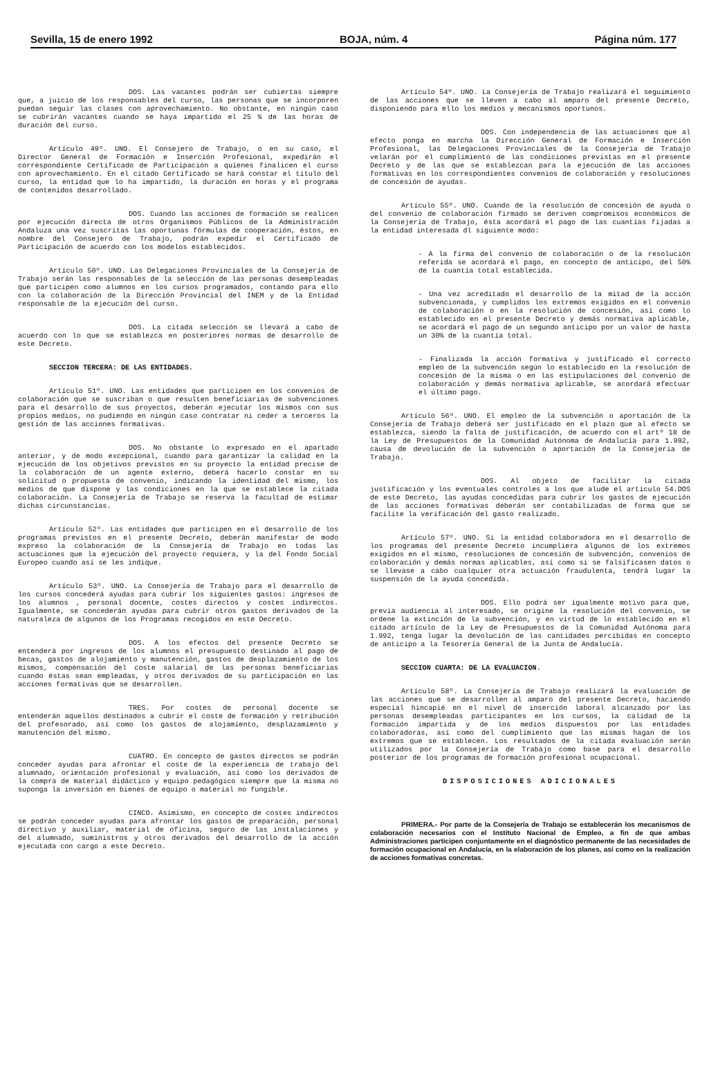Sevilla, 15 de enero 1992 BOJA, núm. 4 Página núm. 177
DOS. Las vacantes podrán ser cubiertas siempre que, a juicio de los responsables del curso, las personas que se incorporen puedan seguir las clases con aprovechamiento. No obstante, en ningún caso se cubrirán vacantes cuando se haya impartido el 25 % de las horas de duración del curso.
Artículo 49º. UNO. El Consejero de Trabajo, o en su caso, el Director General de Formación e Inserción Profesional, expedirán el correspondiente Certificado de Participación a quienes finalicen el curso con aprovechamiento. En el citado Certificado se hará constar el título del curso, la entidad que lo ha impartido, la duración en horas y el programa de contenidos desarrollado.
DOS. Cuando las acciones de formación se realicen por ejecución directa de otros Organismos Públicos de la Administración Andaluza una vez suscritas las oportunas fórmulas de cooperación, éstos, en nombre del Consejero de Trabajo, podrán expedir el Certificado de Participación de acuerdo con los modelos establecidos.
Artículo 50º. UNO. Las Delegaciones Provinciales de la Consejería de Trabajo serán las responsables de la selección de las personas desempleadas que participen como alumnos en los cursos programados, contando para ello con la colaboración de la Dirección Provincial del INEM y de la Entidad responsable de la ejecución del curso.
DOS. La citada selección se llevará a cabo de acuerdo con lo que se establezca en posteriores normas de desarrollo de este Decreto.
SECCION TERCERA: DE LAS ENTIDADES.
Artículo 51º. UNO. Las entidades que participen en los convenios de colaboración que se suscriban o que resulten beneficiarias de subvenciones para el desarrollo de sus proyectos, deberán ejecutar los mismos con sus propios medios, no pudiendo en ningún caso contratar ni ceder a terceros la gestión de las acciones formativas.
DOS. No obstante lo expresado en el apartado anterior, y de modo excepcional, cuando para garantizar la calidad en la ejecución de los objetivos previstos en su proyecto la entidad precise de la colaboración de un agente externo, deberá hacerlo constar en su solicitud o propuesta de convenio, indicando la identidad del mismo, los medios de que dispone y las condiciones en la que se establece la citada colaboración. La Consejería de Trabajo se reserva la facultad de estimar dichas circunstancias.
Artículo 52º. Las entidades que participen en el desarrollo de los programas previstos en el presente Decreto, deberán manifestar de modo expreso la colaboración de la Consejería de Trabajo en todas las actuaciones que la ejecución del proyecto requiera, y la del Fondo Social Europeo cuando así se les indique.
Artículo 53º. UNO. La Consejería de Trabajo para el desarrollo de los cursos concederá ayudas para cubrir los siguientes gastos: ingresos de los alumnos , personal docente, costes directos y costes indirectos. Igualmente, se concederán ayudas para cubrir otros gastos derivados de la naturaleza de algunos de los Programas recogidos en este Decreto.
DOS. A los efectos del presente Decreto se entenderá por ingresos de los alumnos el presupuesto destinado al pago de becas, gastos de alojamiento y manutención, gastos de desplazamiento de los mismos, compensación del coste salarial de las personas beneficiarias cuando éstas sean empleadas, y otros derivados de su participación en las acciones formativas que se desarrollen.
TRES. Por costes de personal docente se entenderán aquellos destinados a cubrir el coste de formación y retribución del profesorado, así como los gastos de alojamiento, desplazamiento y manutención del mismo.
CUATRO. En concepto de gastos directos se podrán conceder ayudas para afrontar el coste de la experiencia de trabajo del alumnado, orientación profesional y evaluación, así como los derivados de la compra de material didáctico y equipo pedagógico siempre que la misma no suponga la inversión en bienes de equipo o material no fungible.
CINCO. Asimismo, en concepto de costes indirectos se podrán conceder ayudas para afrontar los gastos de preparación, personal directivo y auxiliar, material de oficina, seguro de las instalaciones y del alumnado, suministros y otros derivados del desarrollo de la acción ejecutada con cargo a este Decreto.
Artículo 54º. UNO. La Consejería de Trabajo realizará el seguimiento de las acciones que se lleven a cabo al amparo del presente Decreto, disponiendo para ello los medios y mecanismos oportunos.
DOS. Con independencia de las actuaciones que al efecto ponga en marcha la Dirección General de Formación e Inserción Profesional, las Delegaciones Provinciales de la Consejería de Trabajo velarán por el cumplimiento de las condiciones previstas en el presente Decreto y de las que se establezcan para la ejecución de las acciones formativas en los correspondientes convenios de colaboración y resoluciones de concesión de ayudas.
Artículo 55º. UNO. Cuando de la resolución de concesión de ayuda o del convenio de colaboración firmado se deriven compromisos económicos de la Consejería de Trabajo, ésta acordará el pago de las cuantías fijadas a la entidad interesada dl siguiente modo:
- A la firma del convenio de colaboración o de la resolución referida se acordará el pago, en concepto de anticipo, del 50% de la cuantía total establecida.
- Una vez acreditado el desarrollo de la mitad de la acción subvencionada, y cumplidos los extremos exigidos en el convenio de colaboración o en la resolución de concesión, así como lo establecido en el presente Decreto y demás normativa aplicable, se acordará el pago de un segundo anticipo por un valor de hasta un 30% de la cuantía total.
- Finalizada la acción formativa y justificado el correcto empleo de la subvención según lo establecido en la resolución de concesión de la misma o en las estipulaciones del convenio de colaboración y demás normativa aplicable, se acordará efectuar el último pago.
Artículo 56º. UNO. El empleo de la subvención o aportación de la Consejería de Trabajo deberá ser justificado en el plazo que al efecto se establezca, siendo la falta de justificación, de acuerdo con el artº 18 de la Ley de Presupuestos de la Comunidad Autónoma de Andalucía para 1.992, causa de devolución de la subvención o aportación de la Consejería de Trabajo.
DOS. Al objeto de facilitar la citada justificación y los eventuales controles a los que alude el artículo 54.DOS de este Decreto, las ayudas concedidas para cubrir los gastos de ejecución de las acciones formativas deberán ser contabilizadas de forma que se facilite la verificación del gasto realizado.
Artículo 57º. UNO. Si la entidad colaboradora en el desarrollo de los programas del presente Decreto incumpliera algunos de los extremos exigidos en el mismo, resoluciones de concesión de subvención, convenios de colaboración y demás normas aplicables, así como si se falsificasen datos o se llevase a cabo cualquier otra actuación fraudulenta, tendrá lugar la suspensión de la ayuda concedida.
DOS. Ello podrá ser igualmente motivo para que, previa audiencia al interesado, se origine la resolución del convenio, se ordene la extinción de la subvención, y en virtud de lo establecido en el citado artículo de la Ley de Presupuestos de la Comunidad Autónoma para 1.992, tenga lugar la devolución de las cantidades percibidas en concepto de anticipo a la Tesorería General de la Junta de Andalucía.
SECCION CUARTA: DE LA EVALUACION.
Artículo 58º. La Consejería de Trabajo realizará la evaluación de las acciones que se desarrollen al amparo del presente Decreto, haciendo especial hincapié en el nivel de inserción laboral alcanzado por las personas desempleadas participantes en los cursos, la calidad de la formación impartida y de los medios dispuestos por las entidades colaboradoras, así como del cumplimiento que las mismas hagan de los extremos que se establecen. Los resultados de la citada evaluación serán utilizados por la Consejería de Trabajo como base para el desarrollo posterior de los programas de formación profesional ocupacional.
DISPOSICIONES ADICIONALES
PRIMERA.- Por parte de la Consejería de Trabajo se establecerán los mecanismos de colaboración necesarios con el Instituto Nacional de Empleo, a fin de que ambas Administraciones participen conjuntamente en el diagnóstico permanente de las necesidades de formación ocupacional en Andalucía, en la elaboración de los planes, así como en la realización de acciones formativas concretas.